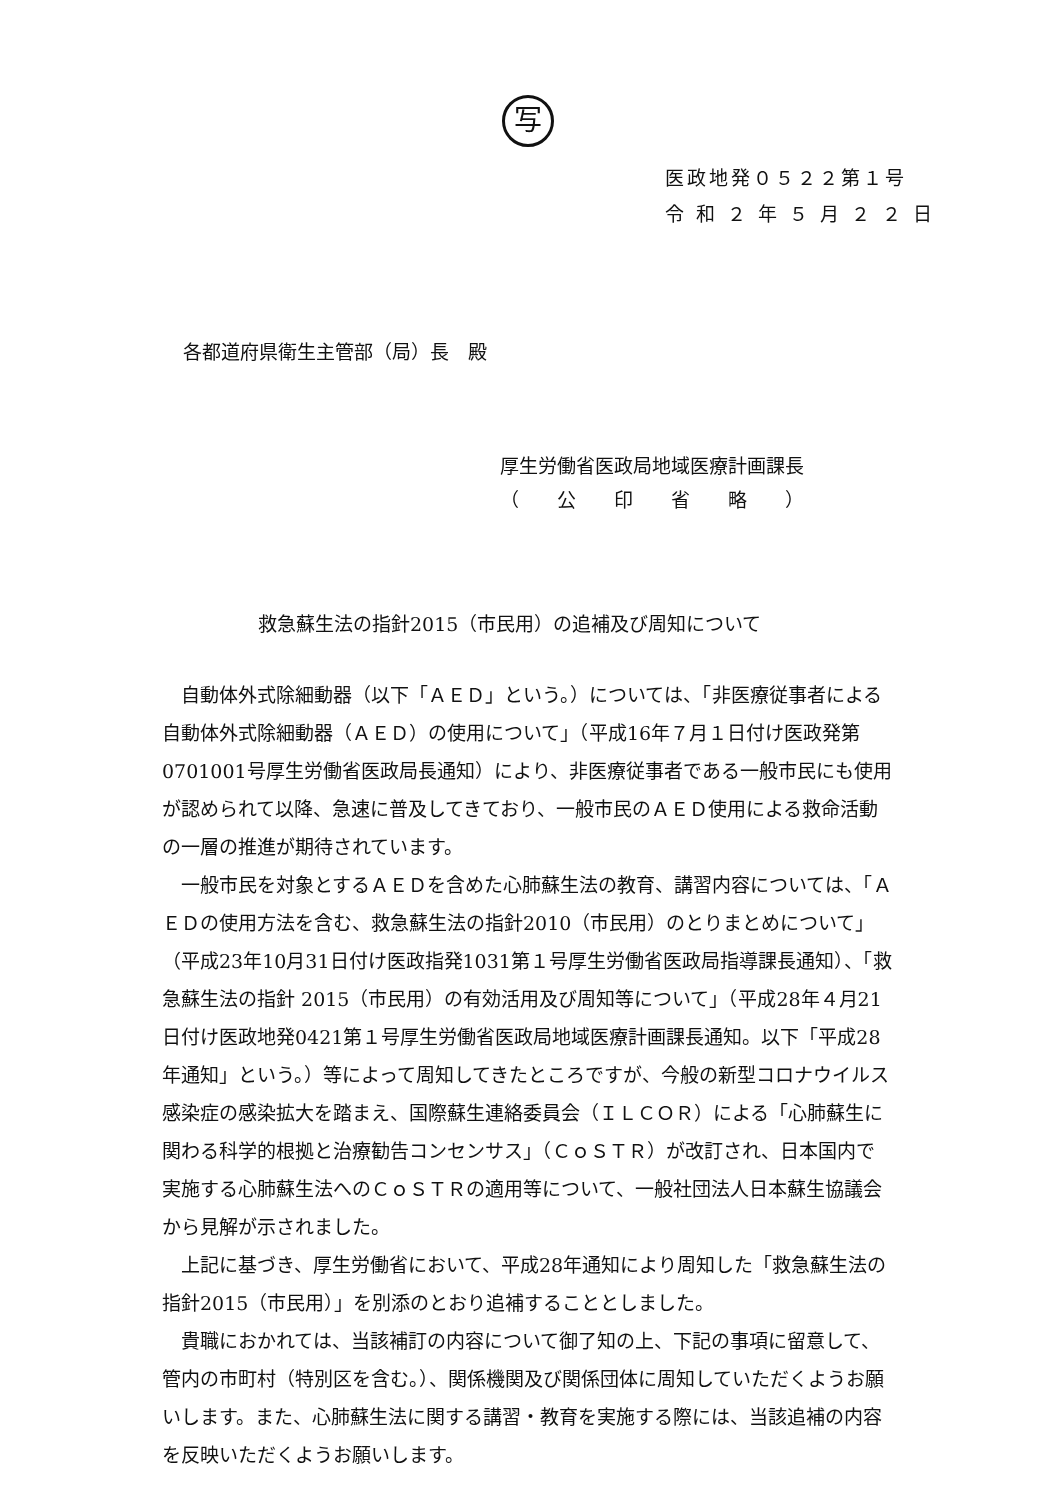写
医政地発０５２２第１号
令 和 ２ 年 ５ 月 ２ ２ 日
各都道府県衛生主管部（局）長　殿
厚生労働省医政局地域医療計画課長
（　　公　　印　　省　　略　　）
救急蘇生法の指針2015（市民用）の追補及び周知について
自動体外式除細動器（以下「ＡＥＤ」という。）については、「非医療従事者による自動体外式除細動器（ＡＥＤ）の使用について」（平成16年７月１日付け医政発第0701001号厚生労働省医政局長通知）により、非医療従事者である一般市民にも使用が認められて以降、急速に普及してきており、一般市民のＡＥＤ使用による救命活動の一層の推進が期待されています。
一般市民を対象とするＡＥＤを含めた心肺蘇生法の教育、講習内容については、「ＡＥＤの使用方法を含む、救急蘇生法の指針2010（市民用）のとりまとめについて」（平成23年10月31日付け医政指発1031第１号厚生労働省医政局指導課長通知）、「救急蘇生法の指針 2015（市民用）の有効活用及び周知等について」（平成28年４月21日付け医政地発0421第１号厚生労働省医政局地域医療計画課長通知。以下「平成28年通知」という。）等によって周知してきたところですが、今般の新型コロナウイルス感染症の感染拡大を踏まえ、国際蘇生連絡委員会（ＩＬＣＯＲ）による「心肺蘇生に関わる科学的根拠と治療勧告コンセンサス」（ＣｏＳＴＲ）が改訂され、日本国内で実施する心肺蘇生法へのＣｏＳＴＲの適用等について、一般社団法人日本蘇生協議会から見解が示されました。
上記に基づき、厚生労働省において、平成28年通知により周知した「救急蘇生法の指針2015（市民用）」を別添のとおり追補することとしました。
貴職におかれては、当該補訂の内容について御了知の上、下記の事項に留意して、管内の市町村（特別区を含む。）、関係機関及び関係団体に周知していただくようお願いします。また、心肺蘇生法に関する講習・教育を実施する際には、当該追補の内容を反映いただくようお願いします。